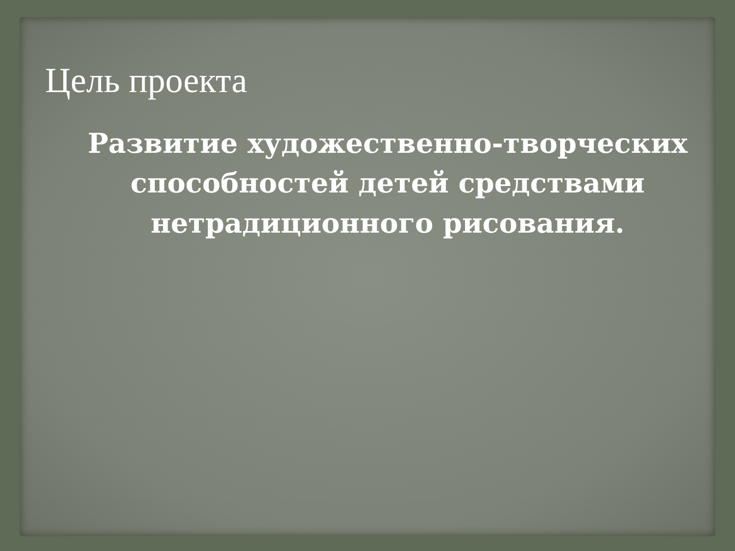Цель проекта
Развитие художественно-творческих способностей детей средствами нетрадиционного рисования.